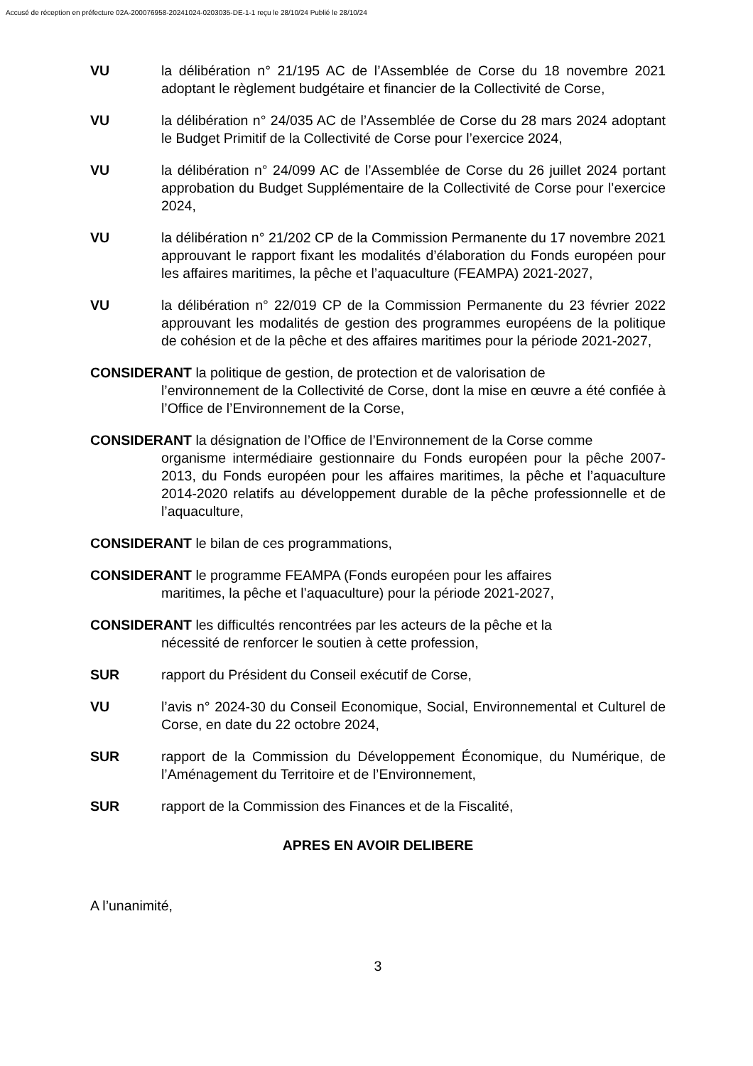Accusé de réception en préfecture 02A-200076958-20241024-0203035-DE-1-1 reçu le 28/10/24 Publié le 28/10/24
VU la délibération n° 21/195 AC de l’Assemblée de Corse du 18 novembre 2021 adoptant le règlement budgétaire et financier de la Collectivité de Corse,
VU la délibération n° 24/035 AC de l’Assemblée de Corse du 28 mars 2024 adoptant le Budget Primitif de la Collectivité de Corse pour l’exercice 2024,
VU la délibération n° 24/099 AC de l’Assemblée de Corse du 26 juillet 2024 portant approbation du Budget Supplémentaire de la Collectivité de Corse pour l’exercice 2024,
VU la délibération n° 21/202 CP de la Commission Permanente du 17 novembre 2021 approuvant le rapport fixant les modalités d’élaboration du Fonds européen pour les affaires maritimes, la pêche et l’aquaculture (FEAMPA) 2021-2027,
VU la délibération n° 22/019 CP de la Commission Permanente du 23 février 2022 approuvant les modalités de gestion des programmes européens de la politique de cohésion et de la pêche et des affaires maritimes pour la période 2021-2027,
CONSIDERANT la politique de gestion, de protection et de valorisation de
l’environnement de la Collectivité de Corse, dont la mise en œuvre a été confiée à l’Office de l’Environnement de la Corse,
CONSIDERANT la désignation de l’Office de l’Environnement de la Corse comme
organisme intermédiaire gestionnaire du Fonds européen pour la pêche 2007-2013, du Fonds européen pour les affaires maritimes, la pêche et l’aquaculture 2014-2020 relatifs au développement durable de la pêche professionnelle et de l’aquaculture,
CONSIDERANT le bilan de ces programmations,
CONSIDERANT le programme FEAMPA (Fonds européen pour les affaires
maritimes, la pêche et l’aquaculture) pour la période 2021-2027,
CONSIDERANT les difficultés rencontrées par les acteurs de la pêche et la
nécessité de renforcer le soutien à cette profession,
SUR rapport du Président du Conseil exécutif de Corse,
VU l’avis n° 2024-30 du Conseil Economique, Social, Environnemental et Culturel de Corse, en date du 22 octobre 2024,
SUR rapport de la Commission du Développement Économique, du Numérique, de l’Aménagement du Territoire et de l’Environnement,
SUR rapport de la Commission des Finances et de la Fiscalité,
APRES EN AVOIR DELIBERE
A l’unanimité,
3